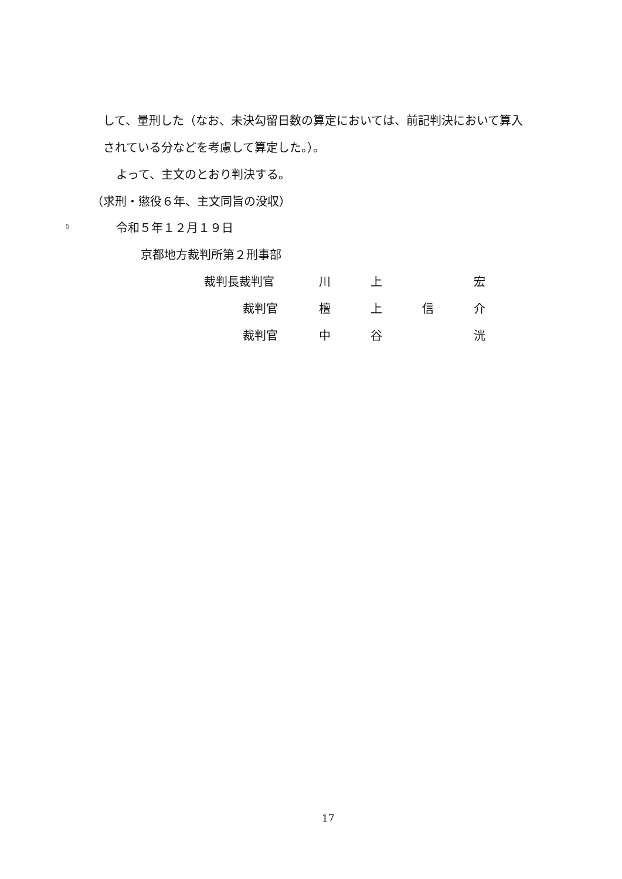して、量刑した（なお、未決勾留日数の算定においては、前記判決において算入
されている分などを考慮して算定した。）。
よって、主文のとおり判決する。
（求刑・懲役６年、主文同旨の没収）
5 令和５年１２月１９日
京都地方裁判所第２刑事部
裁判長裁判官 川 上 宏
裁判官 檀上信介
裁判官 中 谷 洸
17